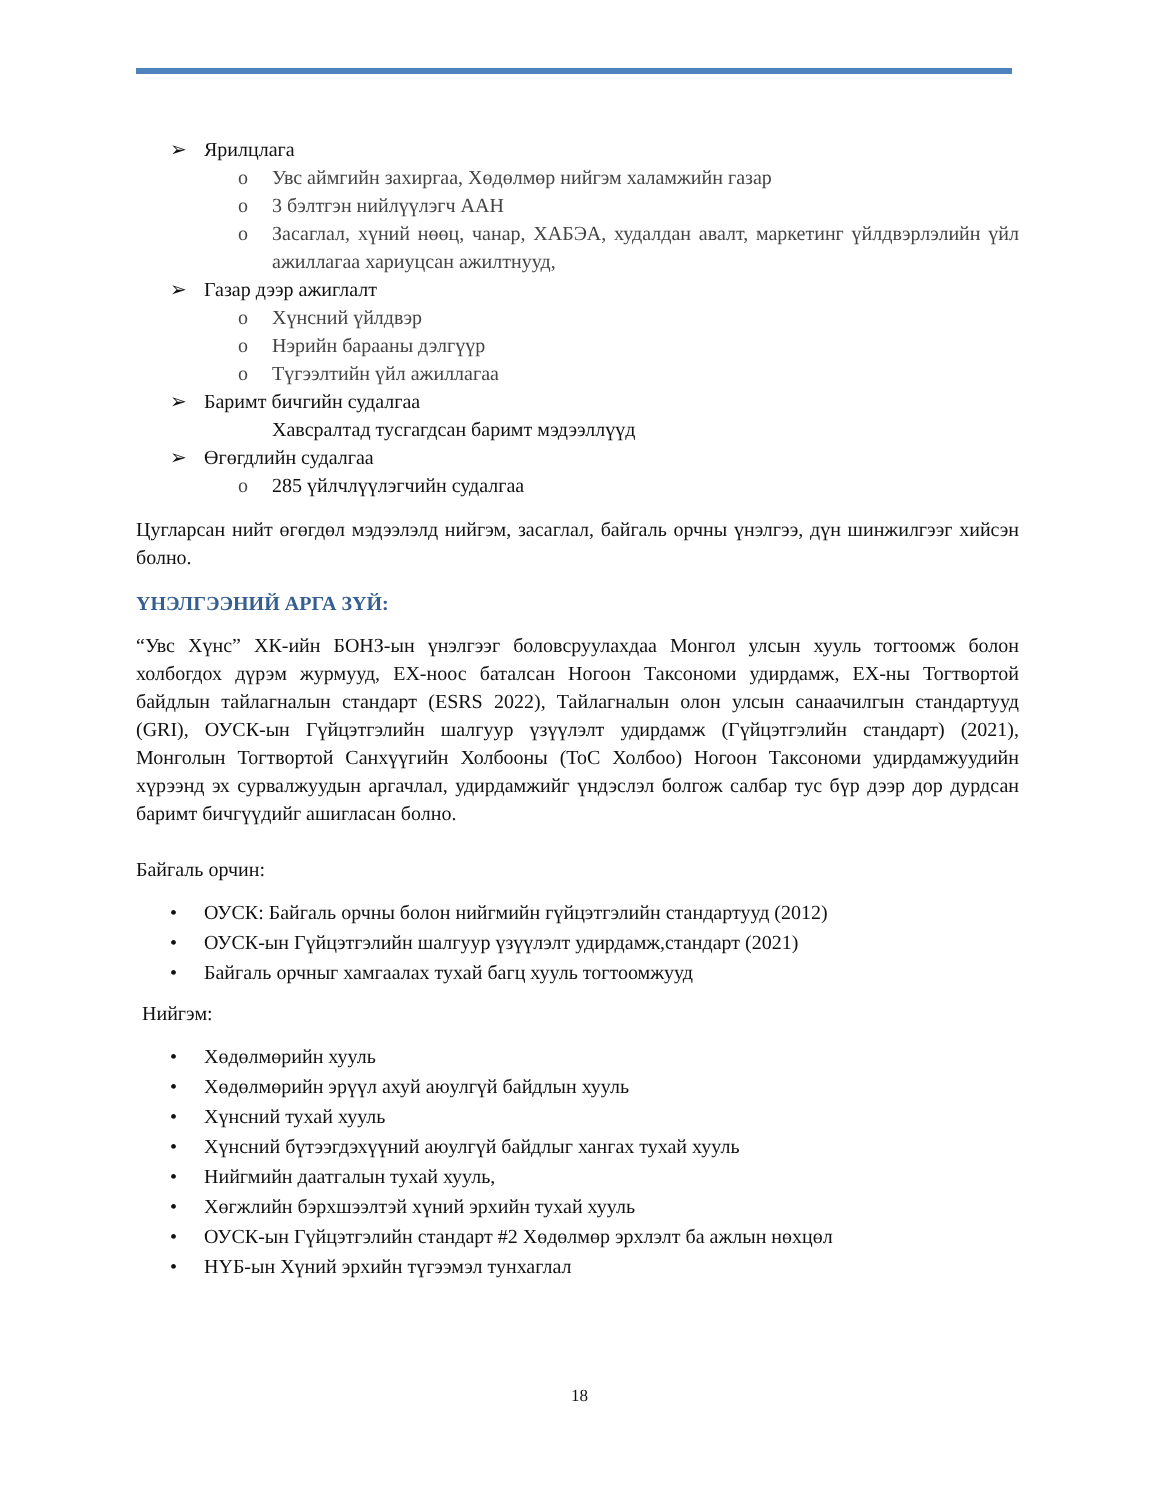➢ Ярилцлага
o Увс аймгийн захиргаа, Хөдөлмөр нийгэм халамжийн газар
o 3 бэлтгэн нийлүүлэгч ААН
o Засаглал, хүний нөөц, чанар, ХАБЭА, худалдан авалт, маркетинг үйлдвэрлэлийн үйл ажиллагаа хариуцсан ажилтнууд,
➢ Газар дээр ажиглалт
o Хүнсний үйлдвэр
o Нэрийн барааны дэлгүүр
o Түгээлтийн үйл ажиллагаа
➢ Баримт бичгийн судалгаа
Хавсралтад тусгагдсан баримт мэдээллүүд
➢ Өгөгдлийн судалгаа
o 285 үйлчлүүлэгчийн судалгаа
Цугларсан нийт өгөгдөл мэдээлэлд нийгэм, засаглал, байгаль орчны үнэлгээ, дүн шинжилгээг хийсэн болно.
ҮНЭЛГЭЭНИЙ АРГА ЗҮЙ:
“Увс Хүнс” ХК-ийн БОНЗ-ын үнэлгээг боловсруулахдаа Монгол улсын хууль тогтоомж болон холбогдох дүрэм журмууд, ЕХ-ноос баталсан Ногоон Таксономи удирдамж, ЕХ-ны Тогтвортой байдлын тайлагналын стандарт (ESRS 2022), Тайлагналын олон улсын санаачилгын стандартууд (GRI), ОУСК-ын Гүйцэтгэлийн шалгуур үзүүлэлт удирдамж (Гүйцэтгэлийн стандарт) (2021), Монголын Тогтвортой Санхүүгийн Холбооны (ТоС Холбоо) Ногоон Таксономи удирдамжуудийн хүрээнд эх сурвалжуудын аргачлал, удирдамжийг үндэслэл болгож салбар тус бүр дээр дор дурдсан баримт бичгүүдийг ашигласан болно.
Байгаль орчин:
• ОУСК: Байгаль орчны болон нийгмийн гүйцэтгэлийн стандартууд (2012)
• ОУСК-ын Гүйцэтгэлийн шалгуур үзүүлэлт удирдамж,стандарт (2021)
• Байгаль орчныг хамгаалах тухай багц хууль тогтоомжууд
Нийгэм:
• Хөдөлмөрийн хууль
• Хөдөлмөрийн эрүүл ахуй аюулгүй байдлын хууль
• Хүнсний тухай хууль
• Хүнсний бүтээгдэхүүний аюулгүй байдлыг хангах тухай хууль
• Нийгмийн даатгалын тухай хууль,
• Хөгжлийн бэрхшээлтэй хүний эрхийн тухай хууль
• ОУСК-ын Гүйцэтгэлийн стандарт #2 Хөдөлмөр эрхлэлт ба ажлын нөхцөл
• НҮБ-ын Хүний эрхийн түгээмэл тунхаглал
18